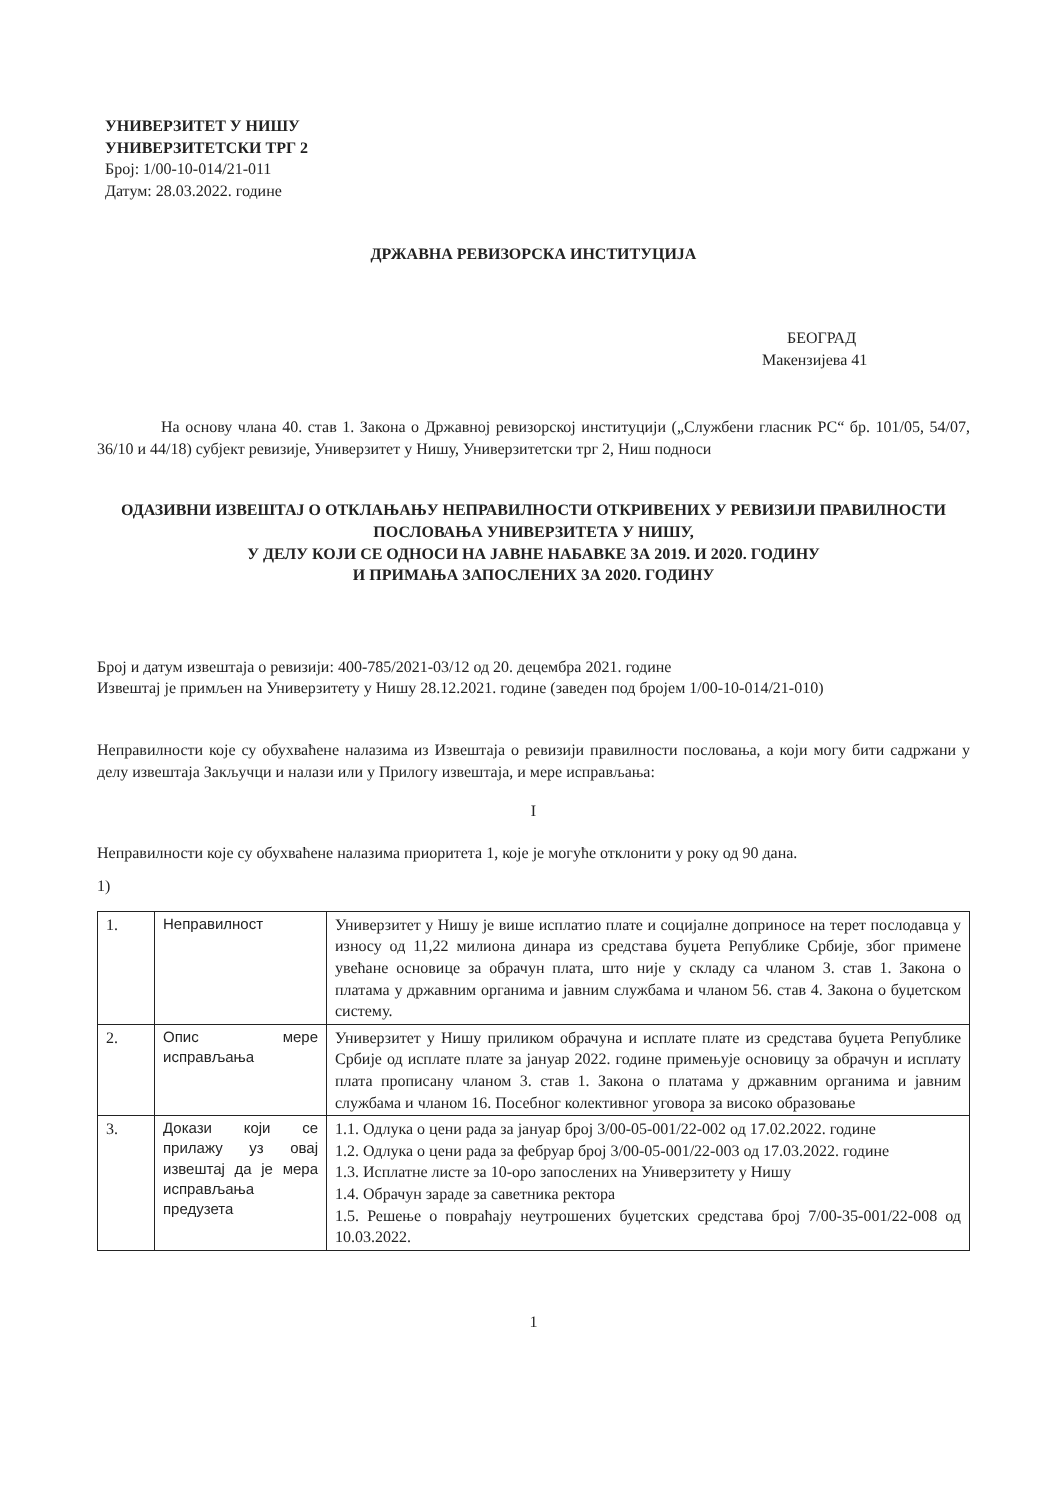УНИВЕРЗИТЕТ У НИШУ
УНИВЕРЗИТЕТСКИ ТРГ 2
Број: 1/00-10-014/21-011
Датум: 28.03.2022. године
ДРЖАВНА РЕВИЗОРСКА ИНСТИТУЦИЈА
БЕОГРАД
Макензијева 41
На основу члана 40. став 1. Закона о Државној ревизорској институцији („Службени гласник РС“ бр. 101/05, 54/07, 36/10 и 44/18) субјект ревизије, Универзитет у Нишу, Универзитетски трг 2, Ниш подноси
ОДАЗИВНИ ИЗВЕШТАЈ О ОТКЛАЊАЊУ НЕПРАВИЛНОСТИ ОТКРИВЕНИХ У РЕВИЗИЈИ ПРАВИЛНОСТИ ПОСЛОВАЊА УНИВЕРЗИТЕТА У НИШУ,
У ДЕЛУ КОЈИ СЕ ОДНОСИ НА ЈАВНЕ НАБАВКЕ ЗА 2019. И 2020. ГОДИНУ
И ПРИМАЊА ЗАПОСЛЕНИХ ЗА 2020. ГОДИНУ
Број и датум извештаја о ревизији: 400-785/2021-03/12 од 20. децембра 2021. године
Извештај је примљен на Универзитету у Нишу 28.12.2021. године (заведен под бројем 1/00-10-014/21-010)
Неправилности које су обухваћене налазима из Извештаја о ревизији правилности пословања, а који могу бити садржани у делу извештаја Закључци и налази или у Прилогу извештаја, и мере исправљања:
I
Неправилности које су обухваћене налазима приоритета 1, које је могуће отклонити у року од 90 дана.
1)
| 1. | Неправилност | Универзитет у Нишу је више исплатио плате и социјалне доприносе на терет послодавца у износу од 11,22 милиона динара из средстава буџета Републике Србије, због примене увећане основице за обрачун плата, што није у складу са чланом 3. став 1. Закона о платама у државним органима и јавним службама и чланом 56. став 4. Закона о буџетском систему. |
| 2. | Опис мере исправљања | Универзитет у Нишу приликом обрачуна и исплате плате из средстава буџета Републике Србије од исплате плате за јануар 2022. године примењује основицу за обрачун и исплату плата прописану чланом 3. став 1. Закона о платама у државним органима и јавним службама и чланом 16. Посебног колективног уговора за високо образовање |
| 3. | Докази који се прилажу уз овај извештај да је мера исправљања предузета | 1.1. Одлука о цени рада за јануар број 3/00-05-001/22-002 од 17.02.2022. године 1.2. Одлука о цени рада за фебруар број 3/00-05-001/22-003 од 17.03.2022. године 1.3. Исплатне листе за 10-оро запослених на Универзитету у Нишу 1.4. Обрачун зараде за саветника ректора 1.5. Решење о повраћају неутрошених буџетских средстава број 7/00-35-001/22-008 од 10.03.2022. |
1